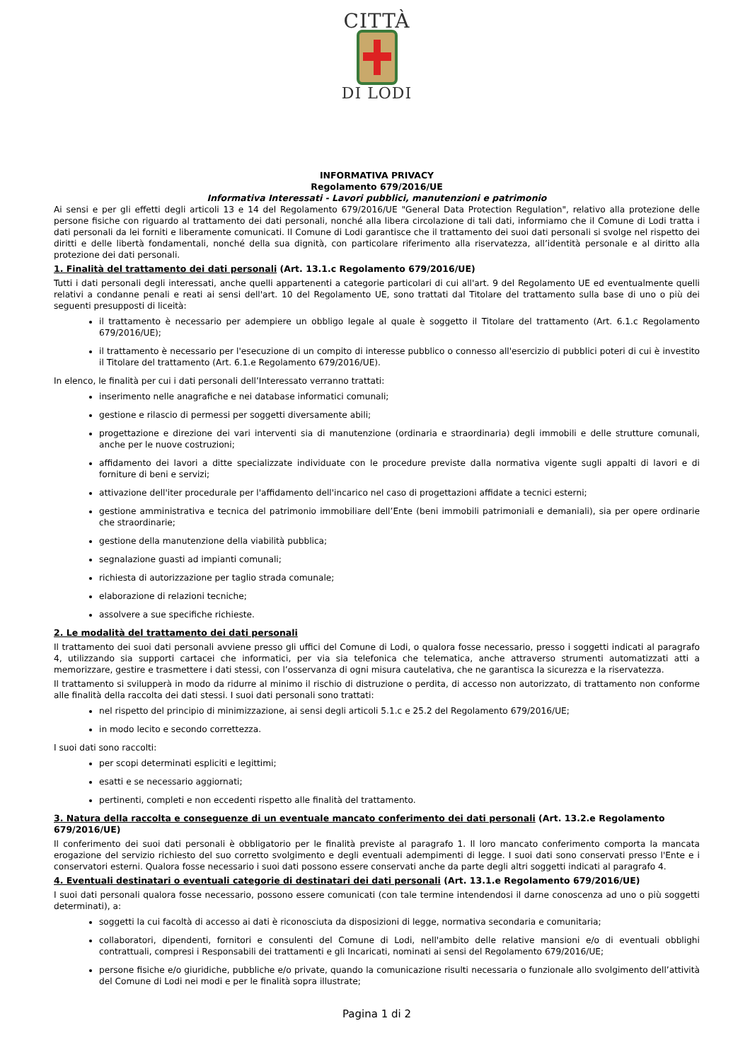CITTÀ
DI LODI
INFORMATIVA PRIVACY
Regolamento 679/2016/UE
Informativa Interessati - Lavori pubblici, manutenzioni e patrimonio
Ai sensi e per gli effetti degli articoli 13 e 14 del Regolamento 679/2016/UE "General Data Protection Regulation", relativo alla protezione delle persone fisiche con riguardo al trattamento dei dati personali, nonché alla libera circolazione di tali dati, informiamo che il Comune di Lodi tratta i dati personali da lei forniti e liberamente comunicati. Il Comune di Lodi garantisce che il trattamento dei suoi dati personali si svolge nel rispetto dei diritti e delle libertà fondamentali, nonché della sua dignità, con particolare riferimento alla riservatezza, all’identità personale e al diritto alla protezione dei dati personali.
1. Finalità del trattamento dei dati personali (Art. 13.1.c Regolamento 679/2016/UE)
Tutti i dati personali degli interessati, anche quelli appartenenti a categorie particolari di cui all'art. 9 del Regolamento UE ed eventualmente quelli relativi a condanne penali e reati ai sensi dell'art. 10 del Regolamento UE, sono trattati dal Titolare del trattamento sulla base di uno o più dei seguenti presupposti di liceità:
il trattamento è necessario per adempiere un obbligo legale al quale è soggetto il Titolare del trattamento (Art. 6.1.c Regolamento 679/2016/UE);
il trattamento è necessario per l'esecuzione di un compito di interesse pubblico o connesso all'esercizio di pubblici poteri di cui è investito il Titolare del trattamento (Art. 6.1.e Regolamento 679/2016/UE).
In elenco, le finalità per cui i dati personali dell’Interessato verranno trattati:
inserimento nelle anagrafiche e nei database informatici comunali;
gestione e rilascio di permessi per soggetti diversamente abili;
progettazione e direzione dei vari interventi sia di manutenzione (ordinaria e straordinaria) degli immobili e delle strutture comunali, anche per le nuove costruzioni;
affidamento dei lavori a ditte specializzate individuate con le procedure previste dalla normativa vigente sugli appalti di lavori e di forniture di beni e servizi;
attivazione dell'iter procedurale per l'affidamento dell'incarico nel caso di progettazioni affidate a tecnici esterni;
gestione amministrativa e tecnica del patrimonio immobiliare dell’Ente (beni immobili patrimoniali e demaniali), sia per opere ordinarie che straordinarie;
gestione della manutenzione della viabilità pubblica;
segnalazione guasti ad impianti comunali;
richiesta di autorizzazione per taglio strada comunale;
elaborazione di relazioni tecniche;
assolvere a sue specifiche richieste.
2. Le modalità del trattamento dei dati personali
Il trattamento dei suoi dati personali avviene presso gli uffici del Comune di Lodi, o qualora fosse necessario, presso i soggetti indicati al paragrafo 4, utilizzando sia supporti cartacei che informatici, per via sia telefonica che telematica, anche attraverso strumenti automatizzati atti a memorizzare, gestire e trasmettere i dati stessi, con l’osservanza di ogni misura cautelativa, che ne garantisca la sicurezza e la riservatezza.
Il trattamento si svilupperà in modo da ridurre al minimo il rischio di distruzione o perdita, di accesso non autorizzato, di trattamento non conforme alle finalità della raccolta dei dati stessi. I suoi dati personali sono trattati:
nel rispetto del principio di minimizzazione, ai sensi degli articoli 5.1.c e 25.2 del Regolamento 679/2016/UE;
in modo lecito e secondo correttezza.
I suoi dati sono raccolti:
per scopi determinati espliciti e legittimi;
esatti e se necessario aggiornati;
pertinenti, completi e non eccedenti rispetto alle finalità del trattamento.
3. Natura della raccolta e conseguenze di un eventuale mancato conferimento dei dati personali (Art. 13.2.e Regolamento 679/2016/UE)
Il conferimento dei suoi dati personali è obbligatorio per le finalità previste al paragrafo 1. Il loro mancato conferimento comporta la mancata erogazione del servizio richiesto del suo corretto svolgimento e degli eventuali adempimenti di legge. I suoi dati sono conservati presso l'Ente e i conservatori esterni. Qualora fosse necessario i suoi dati possono essere conservati anche da parte degli altri soggetti indicati al paragrafo 4.
4. Eventuali destinatari o eventuali categorie di destinatari dei dati personali (Art. 13.1.e Regolamento 679/2016/UE)
I suoi dati personali qualora fosse necessario, possono essere comunicati (con tale termine intendendosi il darne conoscenza ad uno o più soggetti determinati), a:
soggetti la cui facoltà di accesso ai dati è riconosciuta da disposizioni di legge, normativa secondaria e comunitaria;
collaboratori, dipendenti, fornitori e consulenti del Comune di Lodi, nell'ambito delle relative mansioni e/o di eventuali obblighi contrattuali, compresi i Responsabili dei trattamenti e gli Incaricati, nominati ai sensi del Regolamento 679/2016/UE;
persone fisiche e/o giuridiche, pubbliche e/o private, quando la comunicazione risulti necessaria o funzionale allo svolgimento dell’attività del Comune di Lodi nei modi e per le finalità sopra illustrate;
Pagina 1 di 2